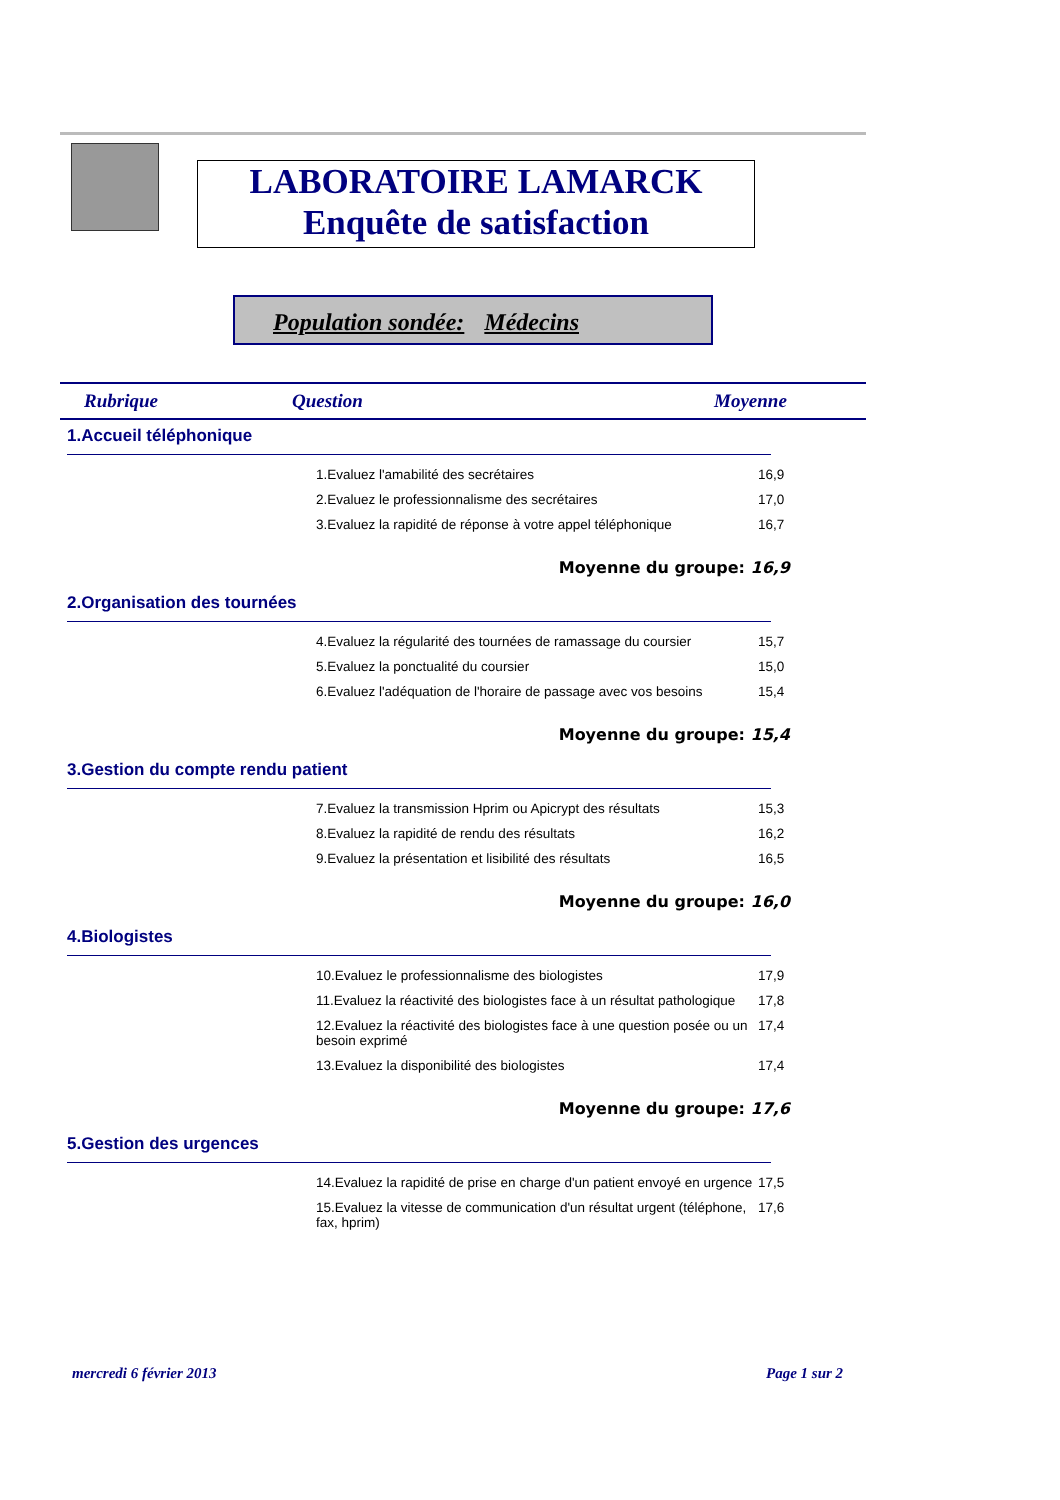LABORATOIRE LAMARCK
Enquête de satisfaction
Population sondée: Médecins
Rubrique Question Moyenne
1.Accueil téléphonique
| 1.Evaluez l'amabilité des secrétaires | 16,9 |
| 2.Evaluez le professionnalisme des secrétaires | 17,0 |
| 3.Evaluez la rapidité de réponse à votre appel téléphonique | 16,7 |
Moyenne du groupe: 16,9
2.Organisation des tournées
| 4.Evaluez la régularité des tournées de ramassage du coursier | 15,7 |
| 5.Evaluez la ponctualité du coursier | 15,0 |
| 6.Evaluez l'adéquation de l'horaire de passage avec vos besoins | 15,4 |
Moyenne du groupe: 15,4
3.Gestion du compte rendu patient
| 7.Evaluez la transmission Hprim ou Apicrypt des résultats | 15,3 |
| 8.Evaluez la rapidité de rendu des résultats | 16,2 |
| 9.Evaluez la présentation et lisibilité des résultats | 16,5 |
Moyenne du groupe: 16,0
4.Biologistes
| 10.Evaluez le professionnalisme des biologistes | 17,9 |
| 11.Evaluez la réactivité des biologistes face à un résultat pathologique | 17,8 |
| 12.Evaluez la réactivité des biologistes face à une question posée ou un besoin exprimé | 17,4 |
| 13.Evaluez la disponibilité des biologistes | 17,4 |
Moyenne du groupe: 17,6
5.Gestion des urgences
| 14.Evaluez la rapidité de prise en charge d'un patient envoyé en urgence | 17,5 |
| 15.Evaluez la vitesse de communication d'un résultat urgent (téléphone, fax, hprim) | 17,6 |
mercredi 6 février 2013 Page 1 sur 2